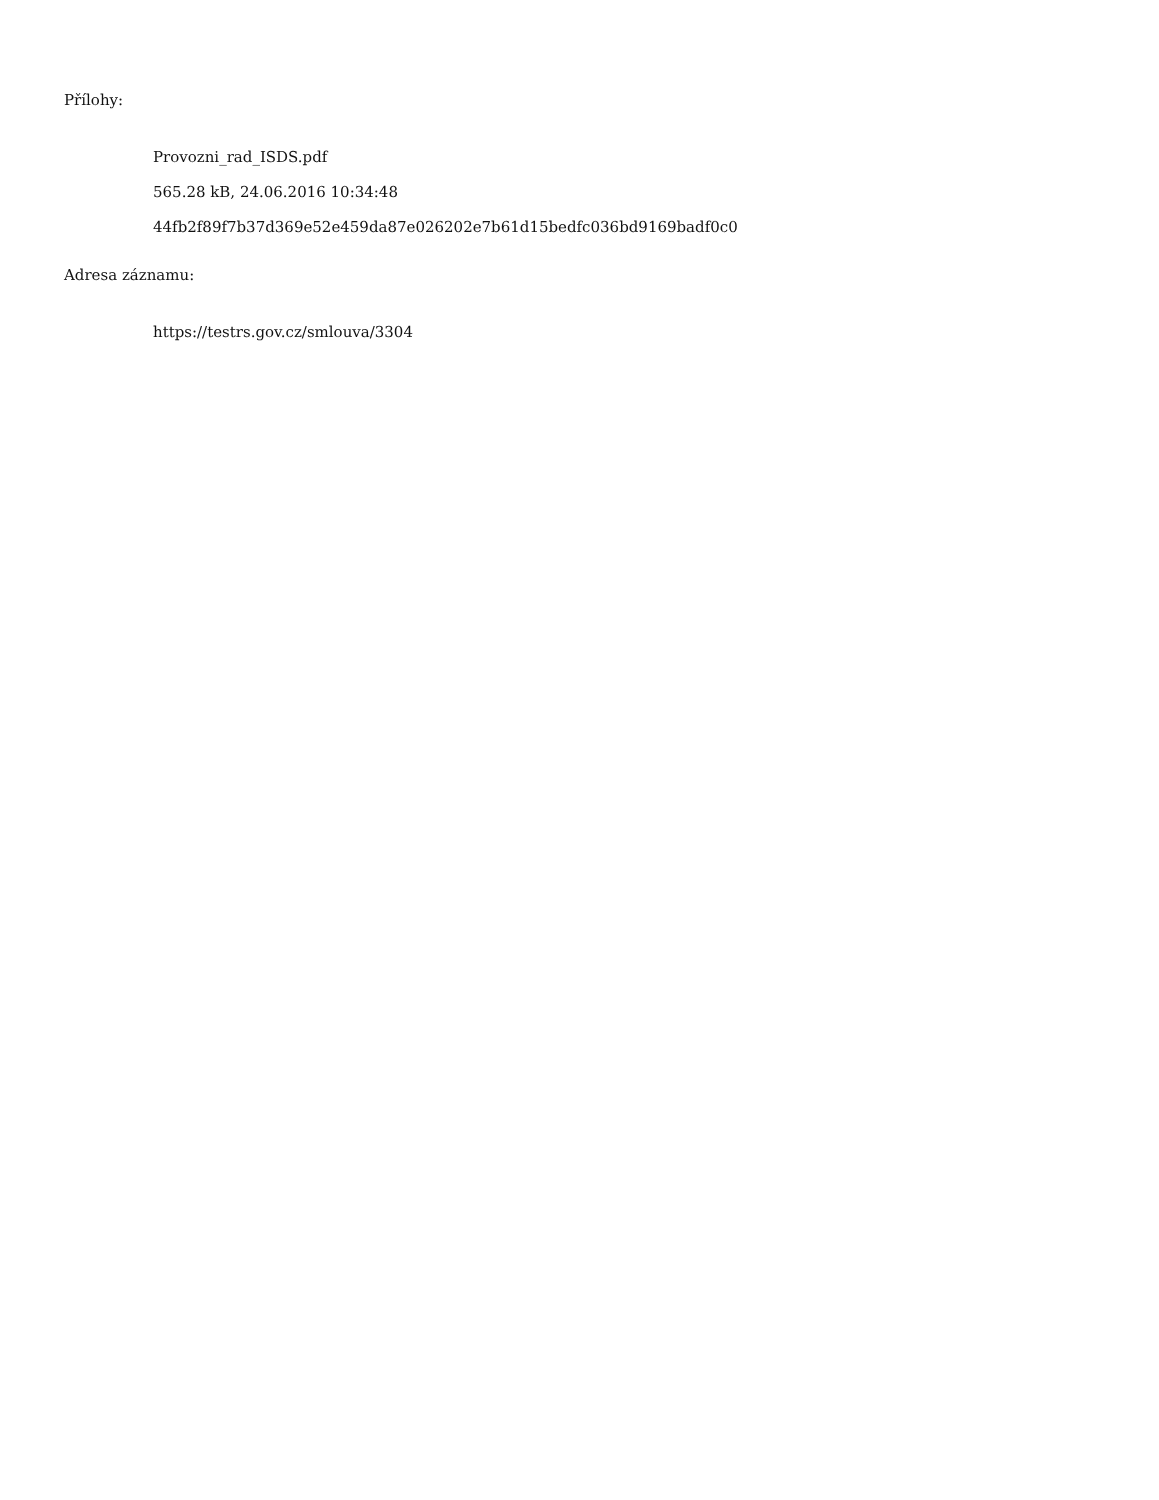Přílohy:
Provozni_rad_ISDS.pdf
565.28 kB, 24.06.2016 10:34:48
44fb2f89f7b37d369e52e459da87e026202e7b61d15bedfc036bd9169badf0c0
Adresa záznamu:
https://testrs.gov.cz/smlouva/3304